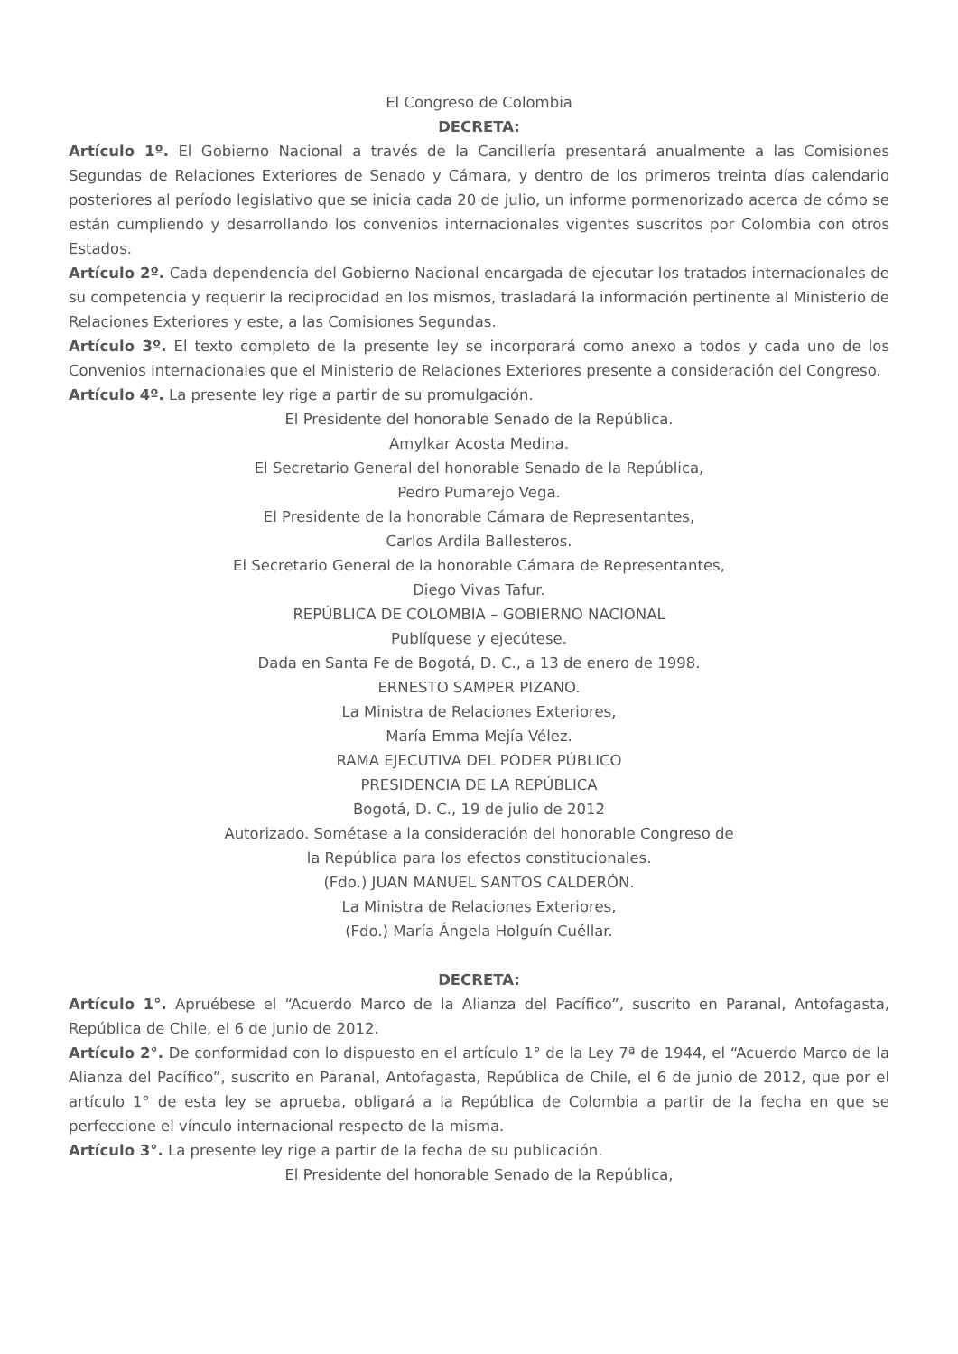El Congreso de Colombia
DECRETA:
Artículo 1º. El Gobierno Nacional a través de la Cancillería presentará anualmente a las Comisiones Segundas de Relaciones Exteriores de Senado y Cámara, y dentro de los primeros treinta días calendario posteriores al período legislativo que se inicia cada 20 de julio, un informe pormenorizado acerca de cómo se están cumpliendo y desarrollando los convenios internacionales vigentes suscritos por Colombia con otros Estados.
Artículo 2º. Cada dependencia del Gobierno Nacional encargada de ejecutar los tratados internacionales de su competencia y requerir la reciprocidad en los mismos, trasladará la información pertinente al Ministerio de Relaciones Exteriores y este, a las Comisiones Segundas.
Artículo 3º. El texto completo de la presente ley se incorporará como anexo a todos y cada uno de los Convenios Internacionales que el Ministerio de Relaciones Exteriores presente a consideración del Congreso.
Artículo 4º. La presente ley rige a partir de su promulgación.
El Presidente del honorable Senado de la República.
Amylkar Acosta Medina.
El Secretario General del honorable Senado de la República,
Pedro Pumarejo Vega.
El Presidente de la honorable Cámara de Representantes,
Carlos Ardila Ballesteros.
El Secretario General de la honorable Cámara de Representantes,
Diego Vivas Tafur.
REPÚBLICA DE COLOMBIA – GOBIERNO NACIONAL
Publíquese y ejecútese.
Dada en Santa Fe de Bogotá, D. C., a 13 de enero de 1998.
ERNESTO SAMPER PIZANO.
La Ministra de Relaciones Exteriores,
María Emma Mejía Vélez.
RAMA EJECUTIVA DEL PODER PÚBLICO
PRESIDENCIA DE LA REPÚBLICA
Bogotá, D. C., 19 de julio de 2012
Autorizado. Sométase a la consideración del honorable Congreso de
la República para los efectos constitucionales.
(Fdo.) JUAN MANUEL SANTOS CALDERÓN.
La Ministra de Relaciones Exteriores,
(Fdo.) María Ángela Holguín Cuéllar.
DECRETA:
Artículo 1°. Apruébese el “Acuerdo Marco de la Alianza del Pacífico”, suscrito en Paranal, Antofagasta, República de Chile, el 6 de junio de 2012.
Artículo 2°. De conformidad con lo dispuesto en el artículo 1° de la Ley 7ª de 1944, el “Acuerdo Marco de la Alianza del Pacífico”, suscrito en Paranal, Antofagasta, República de Chile, el 6 de junio de 2012, que por el artículo 1° de esta ley se aprueba, obligará a la República de Colombia a partir de la fecha en que se perfeccione el vínculo internacional respecto de la misma.
Artículo 3°. La presente ley rige a partir de la fecha de su publicación.
El Presidente del honorable Senado de la República,